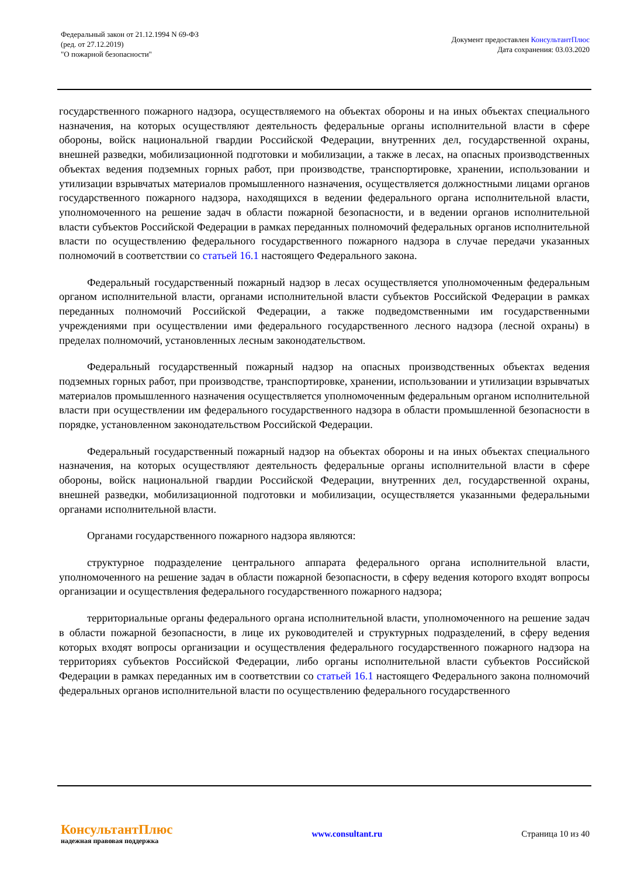Федеральный закон от 21.12.1994 N 69-ФЗ
(ред. от 27.12.2019)
"О пожарной безопасности"
Документ предоставлен КонсультантПлюс
Дата сохранения: 03.03.2020
государственного пожарного надзора, осуществляемого на объектах обороны и на иных объектах специального назначения, на которых осуществляют деятельность федеральные органы исполнительной власти в сфере обороны, войск национальной гвардии Российской Федерации, внутренних дел, государственной охраны, внешней разведки, мобилизационной подготовки и мобилизации, а также в лесах, на опасных производственных объектах ведения подземных горных работ, при производстве, транспортировке, хранении, использовании и утилизации взрывчатых материалов промышленного назначения, осуществляется должностными лицами органов государственного пожарного надзора, находящихся в ведении федерального органа исполнительной власти, уполномоченного на решение задач в области пожарной безопасности, и в ведении органов исполнительной власти субъектов Российской Федерации в рамках переданных полномочий федеральных органов исполнительной власти по осуществлению федерального государственного пожарного надзора в случае передачи указанных полномочий в соответствии со статьей 16.1 настоящего Федерального закона.
Федеральный государственный пожарный надзор в лесах осуществляется уполномоченным федеральным органом исполнительной власти, органами исполнительной власти субъектов Российской Федерации в рамках переданных полномочий Российской Федерации, а также подведомственными им государственными учреждениями при осуществлении ими федерального государственного лесного надзора (лесной охраны) в пределах полномочий, установленных лесным законодательством.
Федеральный государственный пожарный надзор на опасных производственных объектах ведения подземных горных работ, при производстве, транспортировке, хранении, использовании и утилизации взрывчатых материалов промышленного назначения осуществляется уполномоченным федеральным органом исполнительной власти при осуществлении им федерального государственного надзора в области промышленной безопасности в порядке, установленном законодательством Российской Федерации.
Федеральный государственный пожарный надзор на объектах обороны и на иных объектах специального назначения, на которых осуществляют деятельность федеральные органы исполнительной власти в сфере обороны, войск национальной гвардии Российской Федерации, внутренних дел, государственной охраны, внешней разведки, мобилизационной подготовки и мобилизации, осуществляется указанными федеральными органами исполнительной власти.
Органами государственного пожарного надзора являются:
структурное подразделение центрального аппарата федерального органа исполнительной власти, уполномоченного на решение задач в области пожарной безопасности, в сферу ведения которого входят вопросы организации и осуществления федерального государственного пожарного надзора;
территориальные органы федерального органа исполнительной власти, уполномоченного на решение задач в области пожарной безопасности, в лице их руководителей и структурных подразделений, в сферу ведения которых входят вопросы организации и осуществления федерального государственного пожарного надзора на территориях субъектов Российской Федерации, либо органы исполнительной власти субъектов Российской Федерации в рамках переданных им в соответствии со статьей 16.1 настоящего Федерального закона полномочий федеральных органов исполнительной власти по осуществлению федерального государственного
КонсультантПлюс
надежная правовая поддержка
www.consultant.ru Страница 10 из 40